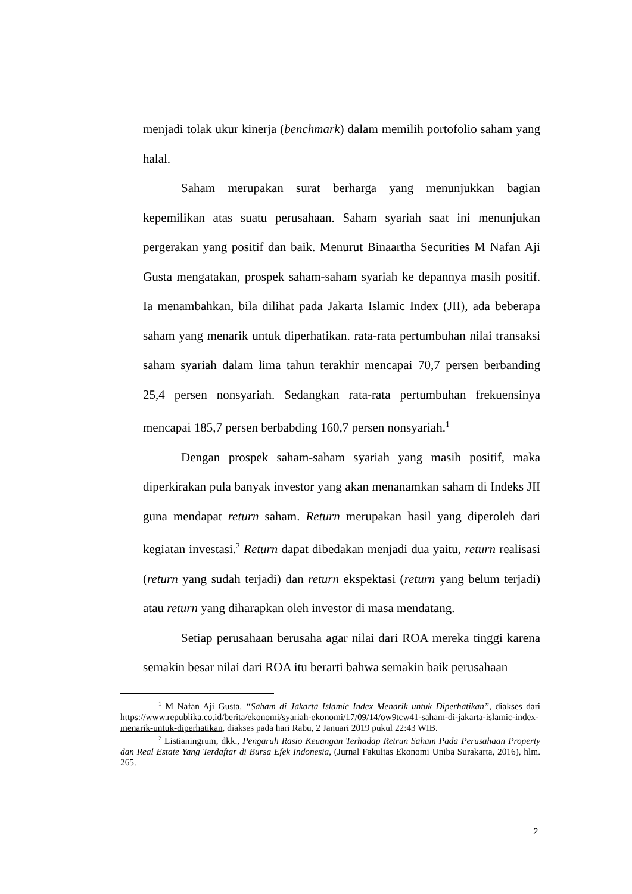menjadi tolak ukur kinerja (benchmark) dalam memilih portofolio saham yang halal.
Saham merupakan surat berharga yang menunjukkan bagian kepemilikan atas suatu perusahaan. Saham syariah saat ini menunjukan pergerakan yang positif dan baik. Menurut Binaartha Securities M Nafan Aji Gusta mengatakan, prospek saham-saham syariah ke depannya masih positif. Ia menambahkan, bila dilihat pada Jakarta Islamic Index (JII), ada beberapa saham yang menarik untuk diperhatikan. rata-rata pertumbuhan nilai transaksi saham syariah dalam lima tahun terakhir mencapai 70,7 persen berbanding 25,4 persen nonsyariah. Sedangkan rata-rata pertumbuhan frekuensinya mencapai 185,7 persen berbabding 160,7 persen nonsyariah.<sup>1</sup>
Dengan prospek saham-saham syariah yang masih positif, maka diperkirakan pula banyak investor yang akan menanamkan saham di Indeks JII guna mendapat return saham. Return merupakan hasil yang diperoleh dari kegiatan investasi.<sup>2</sup> Return dapat dibedakan menjadi dua yaitu, return realisasi (return yang sudah terjadi) dan return ekspektasi (return yang belum terjadi) atau return yang diharapkan oleh investor di masa mendatang.
Setiap perusahaan berusaha agar nilai dari ROA mereka tinggi karena semakin besar nilai dari ROA itu berarti bahwa semakin baik perusahaan
<sup>1</sup> M Nafan Aji Gusta, “Saham di Jakarta Islamic Index Menarik untuk Diperhatikan”, diakses dari https://www.republika.co.id/berita/ekonomi/syariah-ekonomi/17/09/14/ow9tcw41-saham-di-jakarta-islamic-index-menarik-untuk-diperhatikan, diakses pada hari Rabu, 2 Januari 2019 pukul 22:43 WIB.
<sup>2</sup> Listianingrum, dkk., Pengaruh Rasio Keuangan Terhadap Retrun Saham Pada Perusahaan Property dan Real Estate Yang Terdaftar di Bursa Efek Indonesia, (Jurnal Fakultas Ekonomi Uniba Surakarta, 2016), hlm. 265.
2